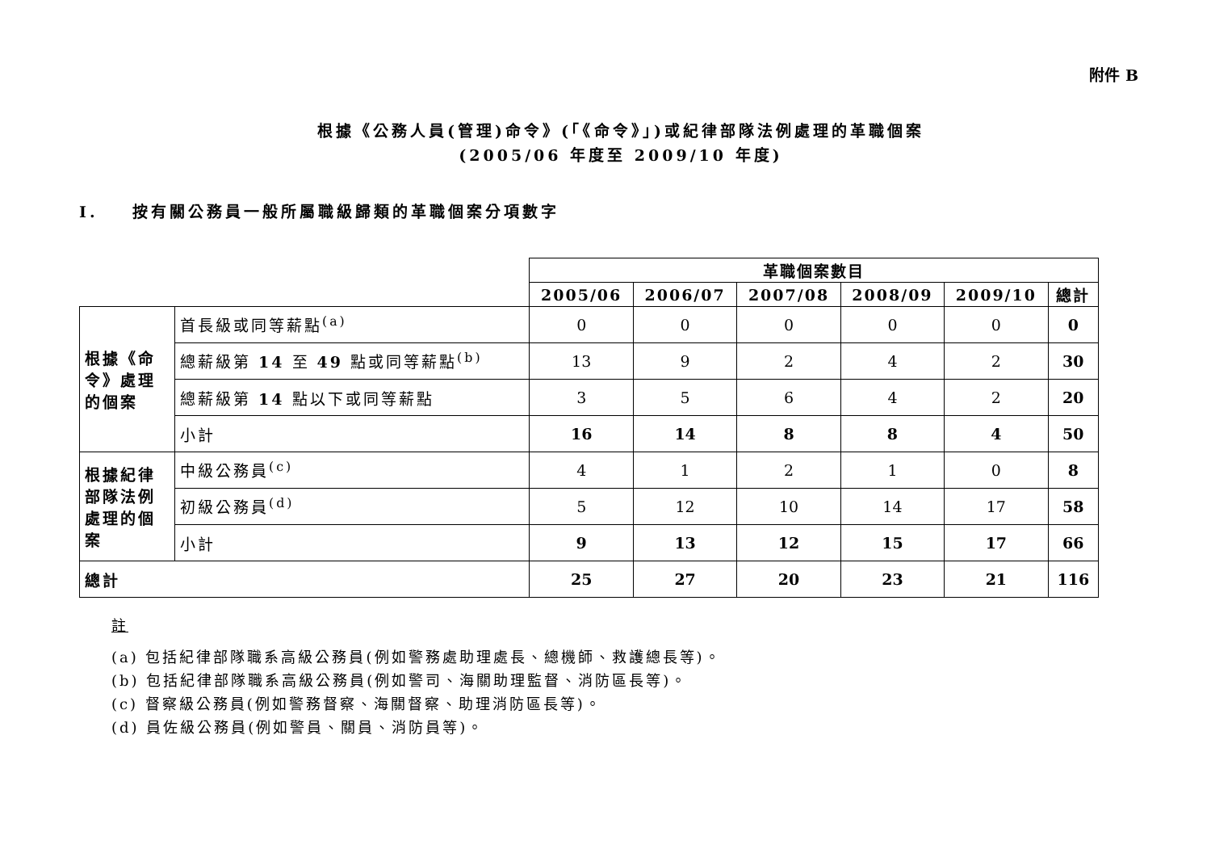附件 B
根據《公務人員(管理)命令》(「《命令》」)或紀律部隊法例處理的革職個案
(2005/06 年度至 2009/10 年度)
I. 按有關公務員一般所屬職級歸類的革職個案分項數字
| | | 革職個案數目 | | | | | |
| | | 2005/06 | 2006/07 | 2007/08 | 2008/09 | 2009/10 | 總計 |
| 根據《命令》處理的個案 | 首長級或同等薪點<sup>(a)</sup> | 0 | 0 | 0 | 0 | 0 | 0 |
| | 總薪級第 14 至 49 點或同等薪點<sup>(b)</sup> | 13 | 9 | 2 | 4 | 2 | 30 |
| | 總薪級第 14 點以下或同等薪點 | 3 | 5 | 6 | 4 | 2 | 20 |
| | 小計 | 16 | 14 | 8 | 8 | 4 | 50 |
| 根據紀律部隊法例處理的個案 | 中級公務員<sup>(c)</sup> | 4 | 1 | 2 | 1 | 0 | 8 |
| | 初級公務員<sup>(d)</sup> | 5 | 12 | 10 | 14 | 17 | 58 |
| | 小計 | 9 | 13 | 12 | 15 | 17 | 66 |
| 總計 | | 25 | 27 | 20 | 23 | 21 | 116 |
註
(a) 包括紀律部隊職系高級公務員(例如警務處助理處長、總機師、救護總長等)。
(b) 包括紀律部隊職系高級公務員(例如警司、海關助理監督、消防區長等)。
(c) 督察級公務員(例如警務督察、海關督察、助理消防區長等)。
(d) 員佐級公務員(例如警員、關員、消防員等)。